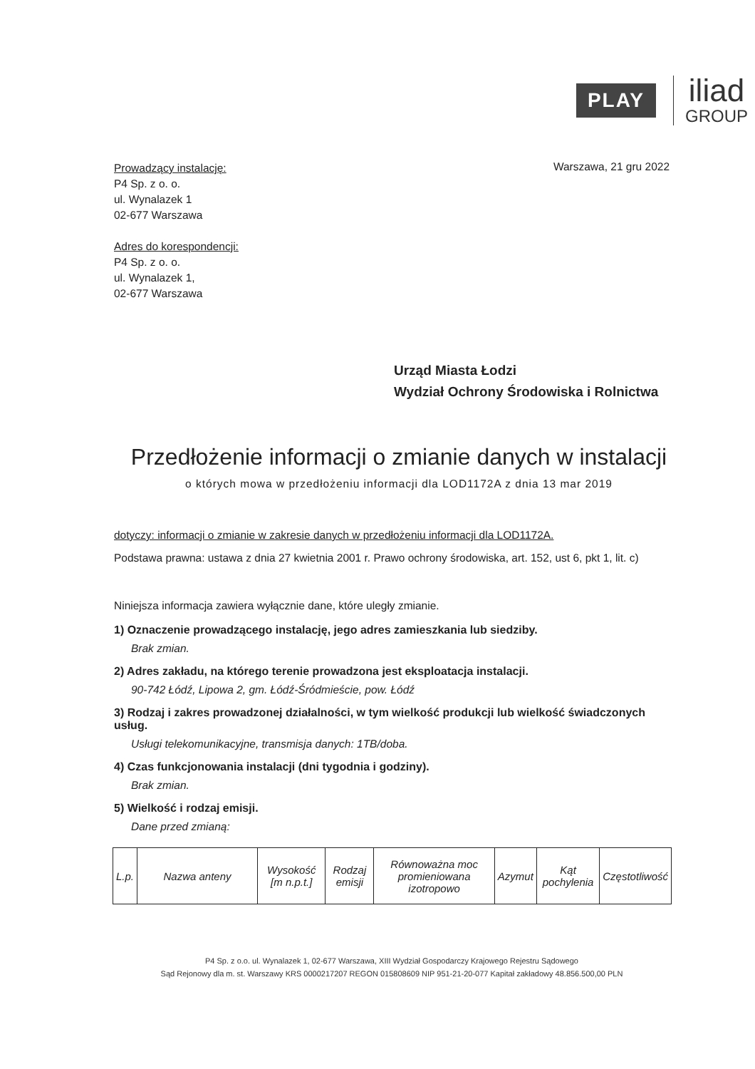PLAY
iliad
GROUP
Prowadzący instalację:
P4 Sp. z o. o.
ul. Wynalazek 1
02-677 Warszawa
Adres do korespondencji:
P4 Sp. z o. o.
ul. Wynalazek 1,
02-677 Warszawa
Warszawa, 21 gru 2022
Urząd Miasta Łodzi
Wydział Ochrony Środowiska i Rolnictwa
Przedłożenie informacji o zmianie danych w instalacji
o których mowa w przedłożeniu informacji dla LOD1172A z dnia 13 mar 2019
dotyczy: informacji o zmianie w zakresie danych w przedłożeniu informacji dla LOD1172A.
Podstawa prawna: ustawa z dnia 27 kwietnia 2001 r. Prawo ochrony środowiska, art. 152, ust 6, pkt 1, lit. c)
Niniejsza informacja zawiera wyłącznie dane, które uległy zmianie.
1) Oznaczenie prowadzącego instalację, jego adres zamieszkania lub siedziby.
Brak zmian.
2) Adres zakładu, na którego terenie prowadzona jest eksploatacja instalacji.
90-742 Łódź, Lipowa 2, gm. Łódź-Śródmieście, pow. Łódź
3) Rodzaj i zakres prowadzonej działalności, w tym wielkość produkcji lub wielkość świadczonych usług.
Usługi telekomunikacyjne, transmisja danych: 1TB/doba.
4) Czas funkcjonowania instalacji (dni tygodnia i godziny).
Brak zmian.
5) Wielkość i rodzaj emisji.
Dane przed zmianą:
| L.p. | Nazwa anteny | Wysokość [m n.p.t.] | Rodzaj emisji | Równoważna moc promieniowana izotropowo | Azymut | Kąt pochylenia | Częstotliwość |
P4 Sp. z o.o. ul. Wynalazek 1, 02-677 Warszawa, XIII Wydział Gospodarczy Krajowego Rejestru Sądowego
Sąd Rejonowy dla m. st. Warszawy KRS 0000217207 REGON 015808609 NIP 951-21-20-077 Kapitał zakładowy 48.856.500,00 PLN